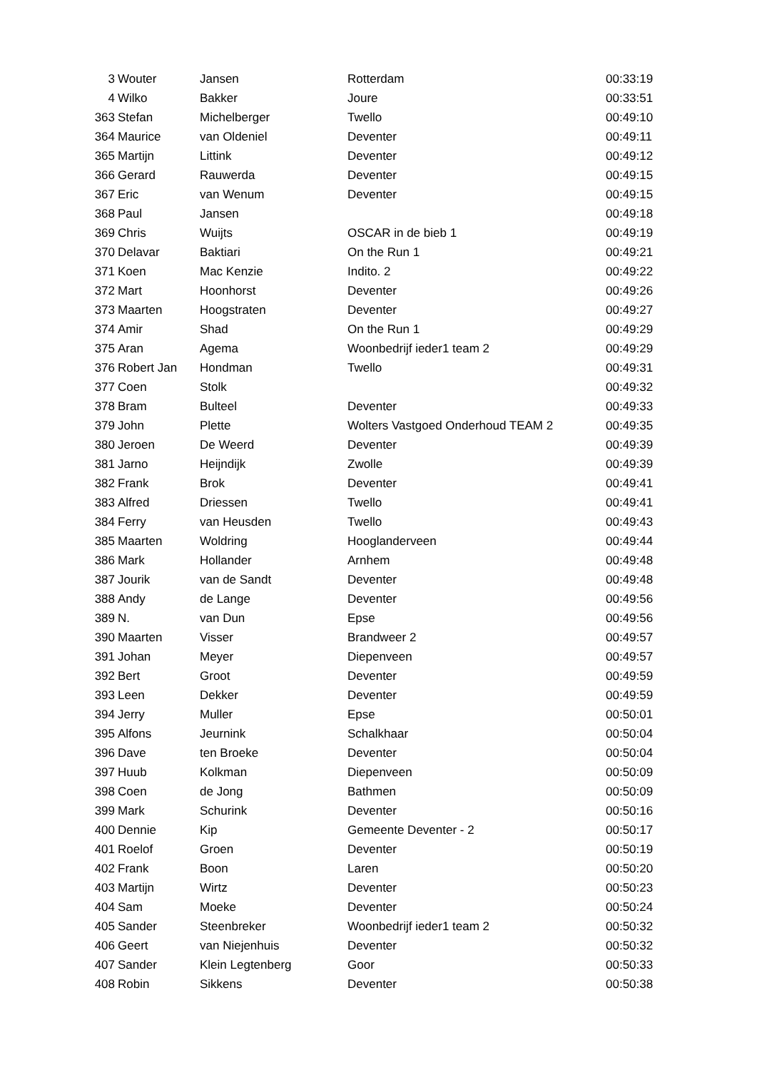| 3 | Wouter | Jansen | Rotterdam | 00:33:19 |
| 4 | Wilko | Bakker | Joure | 00:33:51 |
| 363 | Stefan | Michelberger | Twello | 00:49:10 |
| 364 | Maurice | van Oldeniel | Deventer | 00:49:11 |
| 365 | Martijn | Littink | Deventer | 00:49:12 |
| 366 | Gerard | Rauwerda | Deventer | 00:49:15 |
| 367 | Eric | van Wenum | Deventer | 00:49:15 |
| 368 | Paul | Jansen | | 00:49:18 |
| 369 | Chris | Wuijts | OSCAR in de bieb 1 | 00:49:19 |
| 370 | Delavar | Baktiari | On the Run 1 | 00:49:21 |
| 371 | Koen | Mac Kenzie | Indito. 2 | 00:49:22 |
| 372 | Mart | Hoonhorst | Deventer | 00:49:26 |
| 373 | Maarten | Hoogstraten | Deventer | 00:49:27 |
| 374 | Amir | Shad | On the Run 1 | 00:49:29 |
| 375 | Aran | Agema | Woonbedrijf ieder1 team 2 | 00:49:29 |
| 376 | Robert Jan | Hondman | Twello | 00:49:31 |
| 377 | Coen | Stolk | | 00:49:32 |
| 378 | Bram | Bulteel | Deventer | 00:49:33 |
| 379 | John | Plette | Wolters Vastgoed Onderhoud TEAM 2 | 00:49:35 |
| 380 | Jeroen | De Weerd | Deventer | 00:49:39 |
| 381 | Jarno | Heijndijk | Zwolle | 00:49:39 |
| 382 | Frank | Brok | Deventer | 00:49:41 |
| 383 | Alfred | Driessen | Twello | 00:49:41 |
| 384 | Ferry | van Heusden | Twello | 00:49:43 |
| 385 | Maarten | Woldring | Hooglanderveen | 00:49:44 |
| 386 | Mark | Hollander | Arnhem | 00:49:48 |
| 387 | Jourik | van de Sandt | Deventer | 00:49:48 |
| 388 | Andy | de Lange | Deventer | 00:49:56 |
| 389 | N. | van Dun | Epse | 00:49:56 |
| 390 | Maarten | Visser | Brandweer 2 | 00:49:57 |
| 391 | Johan | Meyer | Diepenveen | 00:49:57 |
| 392 | Bert | Groot | Deventer | 00:49:59 |
| 393 | Leen | Dekker | Deventer | 00:49:59 |
| 394 | Jerry | Muller | Epse | 00:50:01 |
| 395 | Alfons | Jeurnink | Schalkhaar | 00:50:04 |
| 396 | Dave | ten Broeke | Deventer | 00:50:04 |
| 397 | Huub | Kolkman | Diepenveen | 00:50:09 |
| 398 | Coen | de Jong | Bathmen | 00:50:09 |
| 399 | Mark | Schurink | Deventer | 00:50:16 |
| 400 | Dennie | Kip | Gemeente Deventer - 2 | 00:50:17 |
| 401 | Roelof | Groen | Deventer | 00:50:19 |
| 402 | Frank | Boon | Laren | 00:50:20 |
| 403 | Martijn | Wirtz | Deventer | 00:50:23 |
| 404 | Sam | Moeke | Deventer | 00:50:24 |
| 405 | Sander | Steenbreker | Woonbedrijf ieder1 team 2 | 00:50:32 |
| 406 | Geert | van Niejenhuis | Deventer | 00:50:32 |
| 407 | Sander | Klein Legtenberg | Goor | 00:50:33 |
| 408 | Robin | Sikkens | Deventer | 00:50:38 |